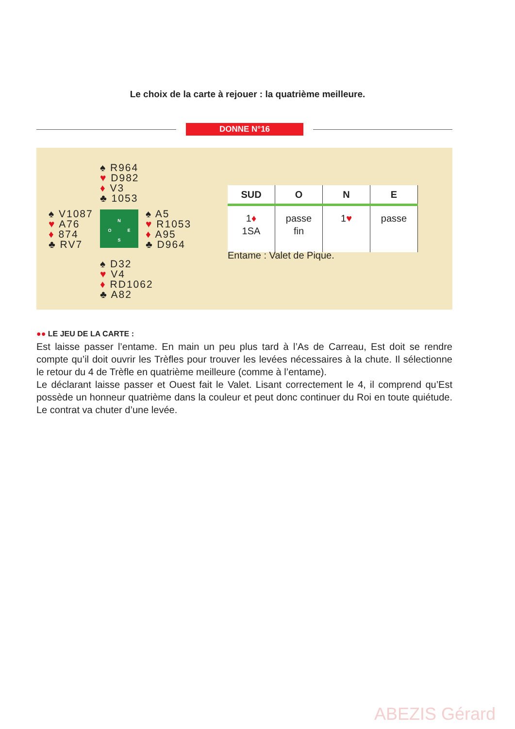Le choix de la carte à rejouer : la quatrième meilleure.
DONNE N°16
♠ R964
♥ D982
♦ V3
♣ 1053
♠ V1087
♥ A76
♦ 874
♣ RV7
N
O E
S
♠ A5
♥ R1053
♦ A95
♣ D964
♠ D32
♥ V4
♦ RD1062
♣ A82
| SUD | O | N | E |
| --- | --- | --- | --- |
| 1 ♦ 1SA | passe fin | 1 ♥ | passe |
Entame : Valet de Pique.
●● LE JEU DE LA CARTE :
Est laisse passer l’entame. En main un peu plus tard à l’As de Carreau, Est doit se rendre compte qu’il doit ouvrir les Trèfles pour trouver les levées nécessaires à la chute. Il sélectionne le retour du 4 de Trèfle en quatrième meilleure (comme à l’entame).
Le déclarant laisse passer et Ouest fait le Valet. Lisant correctement le 4, il comprend qu’Est possède un honneur quatrième dans la couleur et peut donc continuer du Roi en toute quiétude. Le contrat va chuter d’une levée.
ABEZIS Gérard